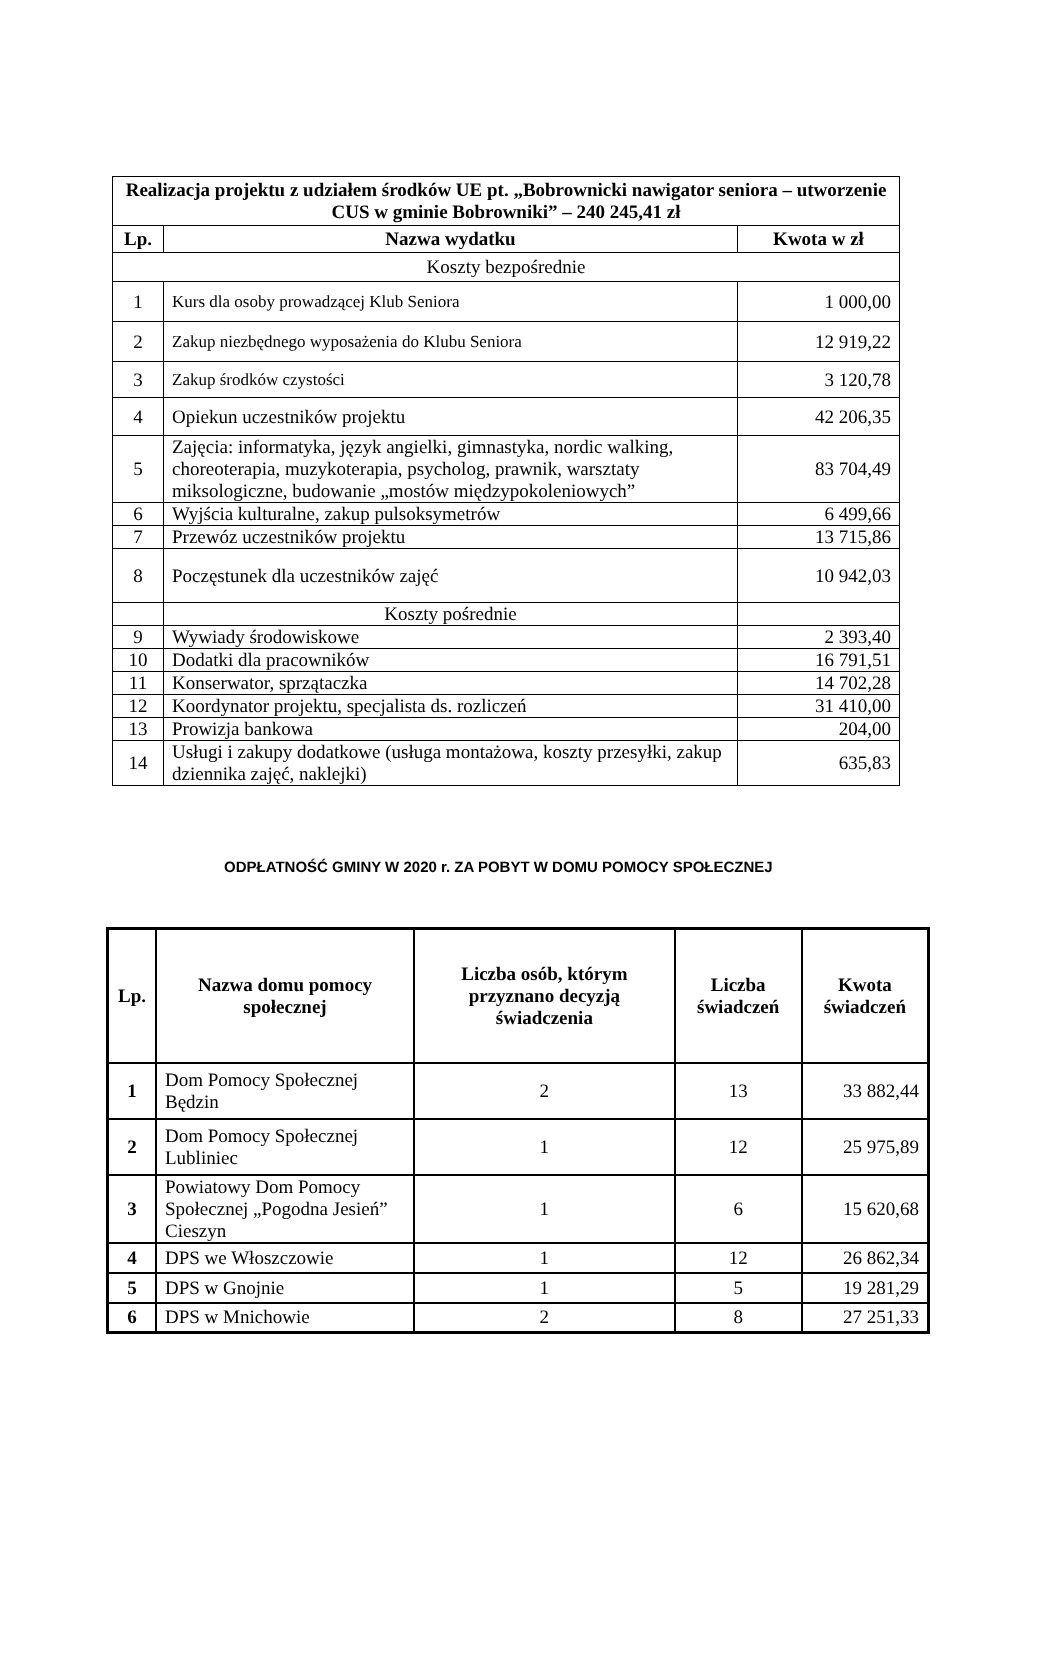| Realizacja projektu z udziałem środków UE pt. „Bobrownicki nawigator seniora – utworzenie CUS w gminie Bobrowniki” – 240 245,41 zł | | |
| --- | --- | --- |
| Lp. | Nazwa wydatku | Kwota w zł |
| Koszty bezpośrednie | | |
| 1 | Kurs dla osoby prowadzącej Klub Seniora | 1 000,00 |
| 2 | Zakup niezbędnego wyposażenia do Klubu Seniora | 12 919,22 |
| 3 | Zakup środków czystości | 3 120,78 |
| 4 | Opiekun uczestników projektu | 42 206,35 |
| 5 | Zajęcia: informatyka, język angielki, gimnastyka, nordic walking, choreoterapia, muzykoterapia, psycholog, prawnik, warsztaty miksologiczne, budowanie „mostów międzypokoleniowych” | 83 704,49 |
| 6 | Wyjścia kulturalne, zakup pulsoksymetrów | 6 499,66 |
| 7 | Przewóz uczestników projektu | 13 715,86 |
| 8 | Poczęstunek dla uczestników zajęć | 10 942,03 |
| | Koszty pośrednie | |
| 9 | Wywiady środowiskowe | 2 393,40 |
| 10 | Dodatki dla pracowników | 16 791,51 |
| 11 | Konserwator, sprzątaczka | 14 702,28 |
| 12 | Koordynator projektu, specjalista ds. rozliczeń | 31 410,00 |
| 13 | Prowizja bankowa | 204,00 |
| 14 | Usługi i zakupy dodatkowe (usługa montażowa, koszty przesyłki, zakup dziennika zajęć, naklejki) | 635,83 |
ODPŁATNOŚĆ GMINY W 2020 r. ZA POBYT W DOMU POMOCY SPOŁECZNEJ
| Lp. | Nazwa domu pomocy społecznej | Liczba osób, którym przyznano decyzją świadczenia | Liczba świadczeń | Kwota świadczeń |
| --- | --- | --- | --- | --- |
| 1 | Dom Pomocy Społecznej Będzin | 2 | 13 | 33 882,44 |
| 2 | Dom Pomocy Społecznej Lubliniec | 1 | 12 | 25 975,89 |
| 3 | Powiatowy Dom Pomocy Społecznej „Pogodna Jesień” Cieszyn | 1 | 6 | 15 620,68 |
| 4 | DPS we Włoszczowie | 1 | 12 | 26 862,34 |
| 5 | DPS w Gnojnie | 1 | 5 | 19 281,29 |
| 6 | DPS w Mnichowie | 2 | 8 | 27 251,33 |